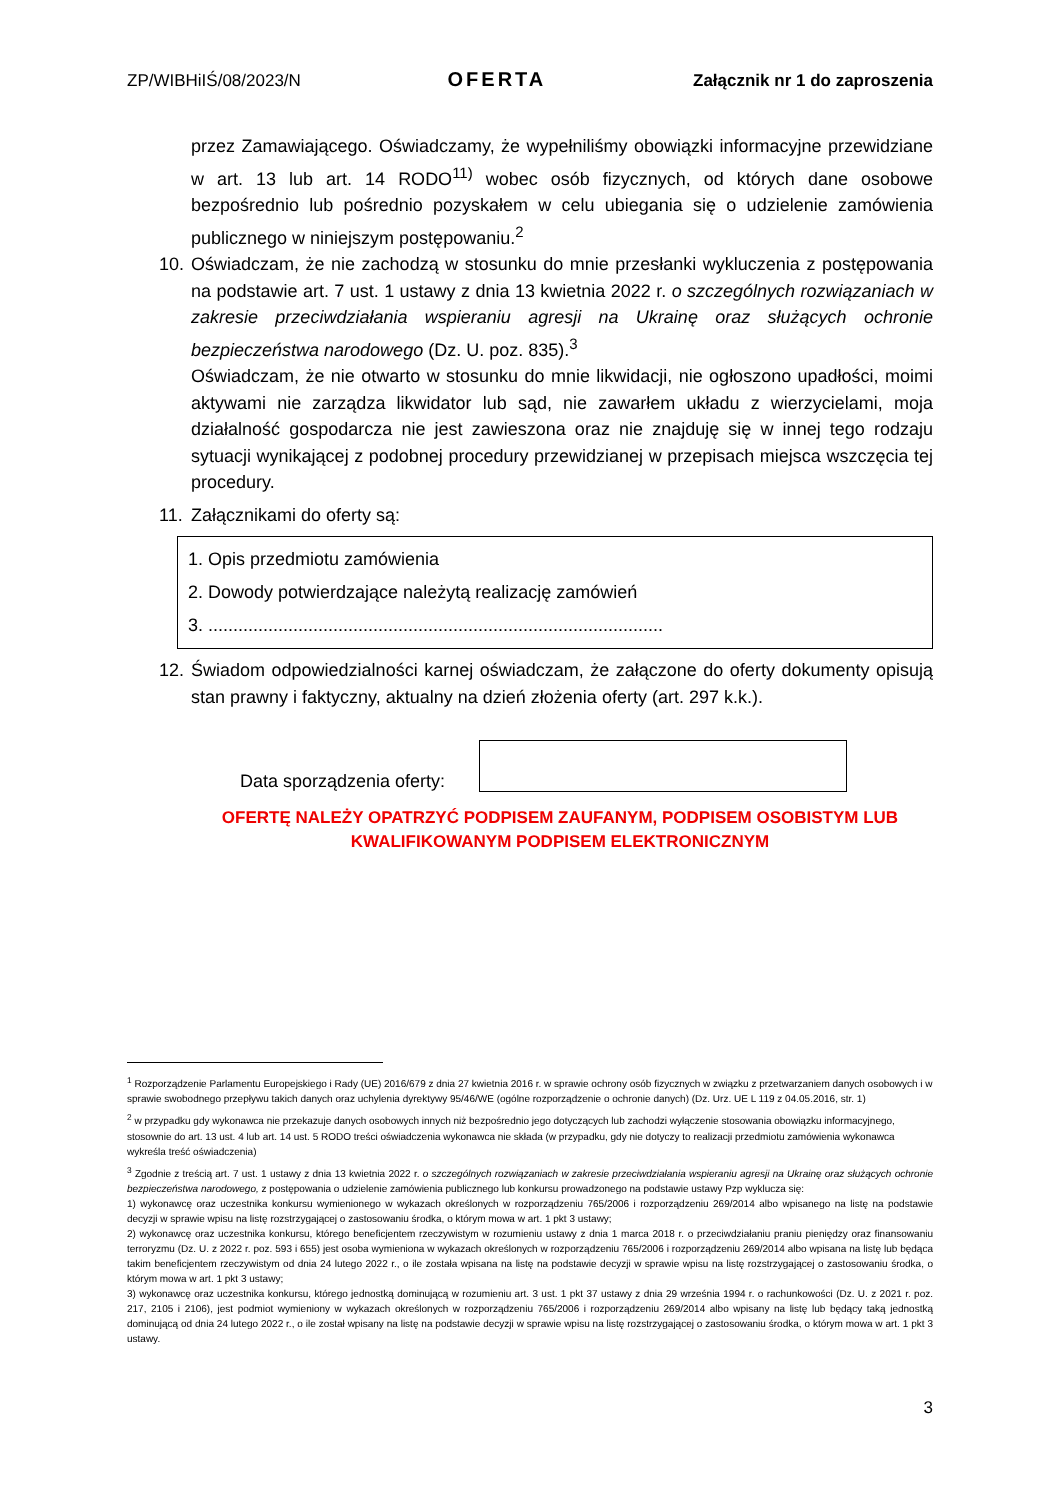ZP/WIBHiIŚ/08/2023/N OFERTA Załącznik nr 1 do zaproszenia
przez Zamawiającego. Oświadczamy, że wypełniliśmy obowiązki informacyjne przewidziane w art. 13 lub art. 14 RODO<sup>11)</sup> wobec osób fizycznych, od których dane osobowe bezpośrednio lub pośrednio pozyskałem w celu ubiegania się o udzielenie zamówienia publicznego w niniejszym postępowaniu.<sup>2</sup>
10.
Oświadczam, że nie zachodzą w stosunku do mnie przesłanki wykluczenia z postępowania na podstawie art. 7 ust. 1 ustawy z dnia 13 kwietnia 2022 r. o szczególnych rozwiązaniach w zakresie przeciwdziałania wspieraniu agresji na Ukrainę oraz służących ochronie bezpieczeństwa narodowego (Dz. U. poz. 835).<sup>3</sup>
Oświadczam, że nie otwarto w stosunku do mnie likwidacji, nie ogłoszono upadłości, moimi aktywami nie zarządza likwidator lub sąd, nie zawarłem układu z wierzycielami, moja działalność gospodarcza nie jest zawieszona oraz nie znajduję się w innej tego rodzaju sytuacji wynikającej z podobnej procedury przewidzianej w przepisach miejsca wszczęcia tej procedury.
11.
Załącznikami do oferty są:
1. Opis przedmiotu zamówienia
2. Dowody potwierdzające należytą realizację zamówień
3. ...........................................................................................
12.
Świadom odpowiedzialności karnej oświadczam, że załączone do oferty dokumenty opisują stan prawny i faktyczny, aktualny na dzień złożenia oferty (art. 297 k.k.).
Data sporządzenia oferty:
OFERTĘ NALEŻY OPATRZYĆ PODPISEM ZAUFANYM, PODPISEM OSOBISTYM LUB
KWALIFIKOWANYM PODPISEM ELEKTRONICZNYM
<sup>1</sup> Rozporządzenie Parlamentu Europejskiego i Rady (UE) 2016/679 z dnia 27 kwietnia 2016 r. w sprawie ochrony osób fizycznych w związku z przetwarzaniem danych osobowych i w sprawie swobodnego przepływu takich danych oraz uchylenia dyrektywy 95/46/WE (ogólne rozporządzenie o ochronie danych) (Dz. Urz. UE L 119 z 04.05.2016, str. 1)
<sup>2</sup> w przypadku gdy wykonawca nie przekazuje danych osobowych innych niż bezpośrednio jego dotyczących lub zachodzi wyłączenie stosowania obowiązku informacyjnego, stosownie do art. 13 ust. 4 lub art. 14 ust. 5 RODO treści oświadczenia wykonawca nie składa (w przypadku, gdy nie dotyczy to realizacji przedmiotu zamówienia wykonawca wykreśla treść oświadczenia)
<sup>3</sup> Zgodnie z treścią art. 7 ust. 1 ustawy z dnia 13 kwietnia 2022 r. o szczególnych rozwiązaniach w zakresie przeciwdziałania wspieraniu agresji na Ukrainę oraz służących ochronie bezpieczeństwa narodowego, z postępowania o udzielenie zamówienia publicznego lub konkursu prowadzonego na podstawie ustawy Pzp wyklucza się:
1) wykonawcę oraz uczestnika konkursu wymienionego w wykazach określonych w rozporządzeniu 765/2006 i rozporządzeniu 269/2014 albo wpisanego na listę na podstawie decyzji w sprawie wpisu na listę rozstrzygającej o zastosowaniu środka, o którym mowa w art. 1 pkt 3 ustawy;
2) wykonawcę oraz uczestnika konkursu, którego beneficjentem rzeczywistym w rozumieniu ustawy z dnia 1 marca 2018 r. o przeciwdziałaniu praniu pieniędzy oraz finansowaniu terroryzmu (Dz. U. z 2022 r. poz. 593 i 655) jest osoba wymieniona w wykazach określonych w rozporządzeniu 765/2006 i rozporządzeniu 269/2014 albo wpisana na listę lub będąca takim beneficjentem rzeczywistym od dnia 24 lutego 2022 r., o ile została wpisana na listę na podstawie decyzji w sprawie wpisu na listę rozstrzygającej o zastosowaniu środka, o którym mowa w art. 1 pkt 3 ustawy;
3) wykonawcę oraz uczestnika konkursu, którego jednostką dominującą w rozumieniu art. 3 ust. 1 pkt 37 ustawy z dnia 29 września 1994 r. o rachunkowości (Dz. U. z 2021 r. poz. 217, 2105 i 2106), jest podmiot wymieniony w wykazach określonych w rozporządzeniu 765/2006 i rozporządzeniu 269/2014 albo wpisany na listę lub będący taką jednostką dominującą od dnia 24 lutego 2022 r., o ile został wpisany na listę na podstawie decyzji w sprawie wpisu na listę rozstrzygającej o zastosowaniu środka, o którym mowa w art. 1 pkt 3 ustawy.
3